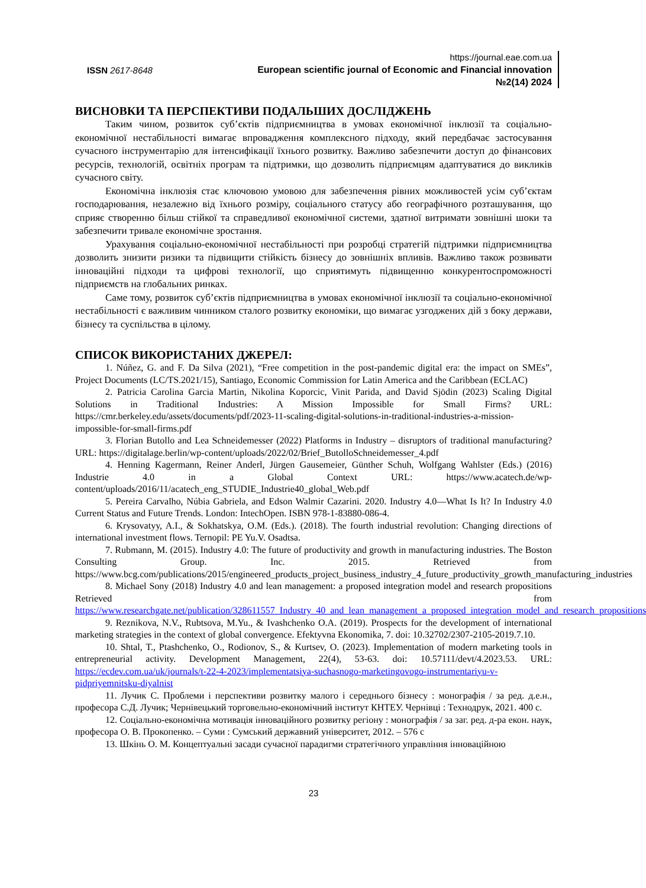ISSN 2617-8648
https://journal.eae.com.ua
European scientific journal of Economic and Financial innovation
№2(14) 2024
ВИСНОВКИ ТА ПЕРСПЕКТИВИ ПОДАЛЬШИХ ДОСЛІДЖЕНЬ
Таким чином, розвиток суб’єктів підприємництва в умовах економічної інклюзії та соціально-економічної нестабільності вимагає впровадження комплексного підходу, який передбачає застосування сучасного інструментарію для інтенсифікації їхнього розвитку. Важливо забезпечити доступ до фінансових ресурсів, технологій, освітніх програм та підтримки, що дозволить підприємцям адаптуватися до викликів сучасного світу.
Економічна інклюзія стає ключовою умовою для забезпечення рівних можливостей усім суб’єктам господарювання, незалежно від їхнього розміру, соціального статусу або географічного розташування, що сприяє створенню більш стійкої та справедливої економічної системи, здатної витримати зовнішні шоки та забезпечити тривале економічне зростання.
Урахування соціально-економічної нестабільності при розробці стратегій підтримки підприємництва дозволить знизити ризики та підвищити стійкість бізнесу до зовнішніх впливів. Важливо також розвивати інноваційні підходи та цифрові технології, що сприятимуть підвищенню конкурентоспроможності підприємств на глобальних ринках.
Саме тому, розвиток суб’єктів підприємництва в умовах економічної інклюзії та соціально-економічної нестабільності є важливим чинником сталого розвитку економіки, що вимагає узгоджених дій з боку держави, бізнесу та суспільства в цілому.
СПИСОК ВИКОРИСТАНИХ ДЖЕРЕЛ:
1. Núñez, G. and F. Da Silva (2021), “Free competition in the post-pandemic digital era: the impact on SMEs”, Project Documents (LC/TS.2021/15), Santiago, Economic Commission for Latin America and the Caribbean (ECLAC)
2. Patricia Carolina Garcia Martin, Nikolina Koporcic, Vinit Parida, and David Sjödin (2023) Scaling Digital Solutions in Traditional Industries: A Mission Impossible for Small Firms? URL: https://cmr.berkeley.edu/assets/documents/pdf/2023-11-scaling-digital-solutions-in-traditional-industries-a-mission-impossible-for-small-firms.pdf
3. Florian Butollo and Lea Schneidemesser (2022) Platforms in Industry – disruptors of traditional manufacturing? URL: https://digitalage.berlin/wp-content/uploads/2022/02/Brief_ButolloSchneidemesser_4.pdf
4. Henning Kagermann, Reiner Anderl, Jürgen Gausemeier, Günther Schuh, Wolfgang Wahlster (Eds.) (2016) Industrie 4.0 in a Global Context URL: https://www.acatech.de/wp-content/uploads/2016/11/acatech_eng_STUDIE_Industrie40_global_Web.pdf
5. Pereira Carvalho, Núbia Gabriela, and Edson Walmir Cazarini. 2020. Industry 4.0—What Is It? In Industry 4.0 Current Status and Future Trends. London: IntechOpen. ISBN 978-1-83880-086-4.
6. Krysovatyy, A.I., & Sokhatskya, O.M. (Eds.). (2018). The fourth industrial revolution: Changing directions of international investment flows. Ternopil: PE Yu.V. Osadtsa.
7. Rubmann, M. (2015). Industry 4.0: The future of productivity and growth in manufacturing industries. The Boston Consulting Group. Inc. 2015. Retrieved from https://www.bcg.com/publications/2015/engineered_products_project_business_industry_4_future_productivity_growth_manufacturing_industries
8. Michael Sony (2018) Industry 4.0 and lean management: a proposed integration model and research propositions Retrieved from https://www.researchgate.net/publication/328611557_Industry_40_and_lean_management_a_proposed_integration_model_and_research_propositions
9. Reznikova, N.V., Rubtsova, M.Yu., & Ivashchenko O.A. (2019). Prospects for the development of international marketing strategies in the context of global convergence. Efektyvna Ekonomika, 7. doi: 10.32702/2307-2105-2019.7.10.
10. Shtal, T., Ptashchenko, O., Rodionov, S., & Kurtsev, O. (2023). Implementation of modern marketing tools in entrepreneurial activity. Development Management, 22(4), 53-63. doi: 10.57111/devt/4.2023.53. URL: https://ecdev.com.ua/uk/journals/t-22-4-2023/implementatsiya-suchasnogo-marketingovogo-instrumentariyu-v-pidpriyemnitsku-diyalnist
11. Лучик С. Проблеми і перспективи розвитку малого і середнього бізнесу : монографія / за ред. д.е.н., професора С.Д. Лучик; Чернівецький торговельно-економічний інститут КНТЕУ. Чернівці : Технодрук, 2021. 400 с.
12. Соціально-економічна мотивація інноваційного розвитку регіону : монографія / за заг. ред. д-ра екон. наук, професора О. В. Прокопенко. – Суми : Сумський державний університет, 2012. – 576 с
13. Шкінь О. М. Концептуальні засади сучасної парадигми стратегічного управління інноваційною
23